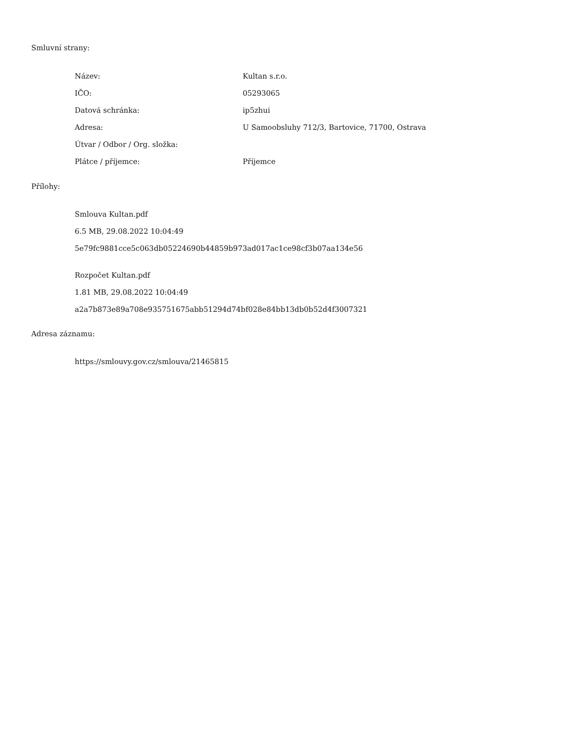Smluvní strany:
| Název: | Kultan s.r.o. |
| IČO: | 05293065 |
| Datová schránka: | ip5zhui |
| Adresa: | U Samoobsluhy 712/3, Bartovice, 71700, Ostrava |
| Útvar / Odbor / Org. složka: | |
| Plátce / příjemce: | Příjemce |
Přílohy:
Smlouva Kultan.pdf
6.5 MB, 29.08.2022 10:04:49
5e79fc9881cce5c063db05224690b44859b973ad017ac1ce98cf3b07aa134e56
Rozpočet Kultan.pdf
1.81 MB, 29.08.2022 10:04:49
a2a7b873e89a708e935751675abb51294d74bf028e84bb13db0b52d4f3007321
Adresa záznamu:
https://smlouvy.gov.cz/smlouva/21465815